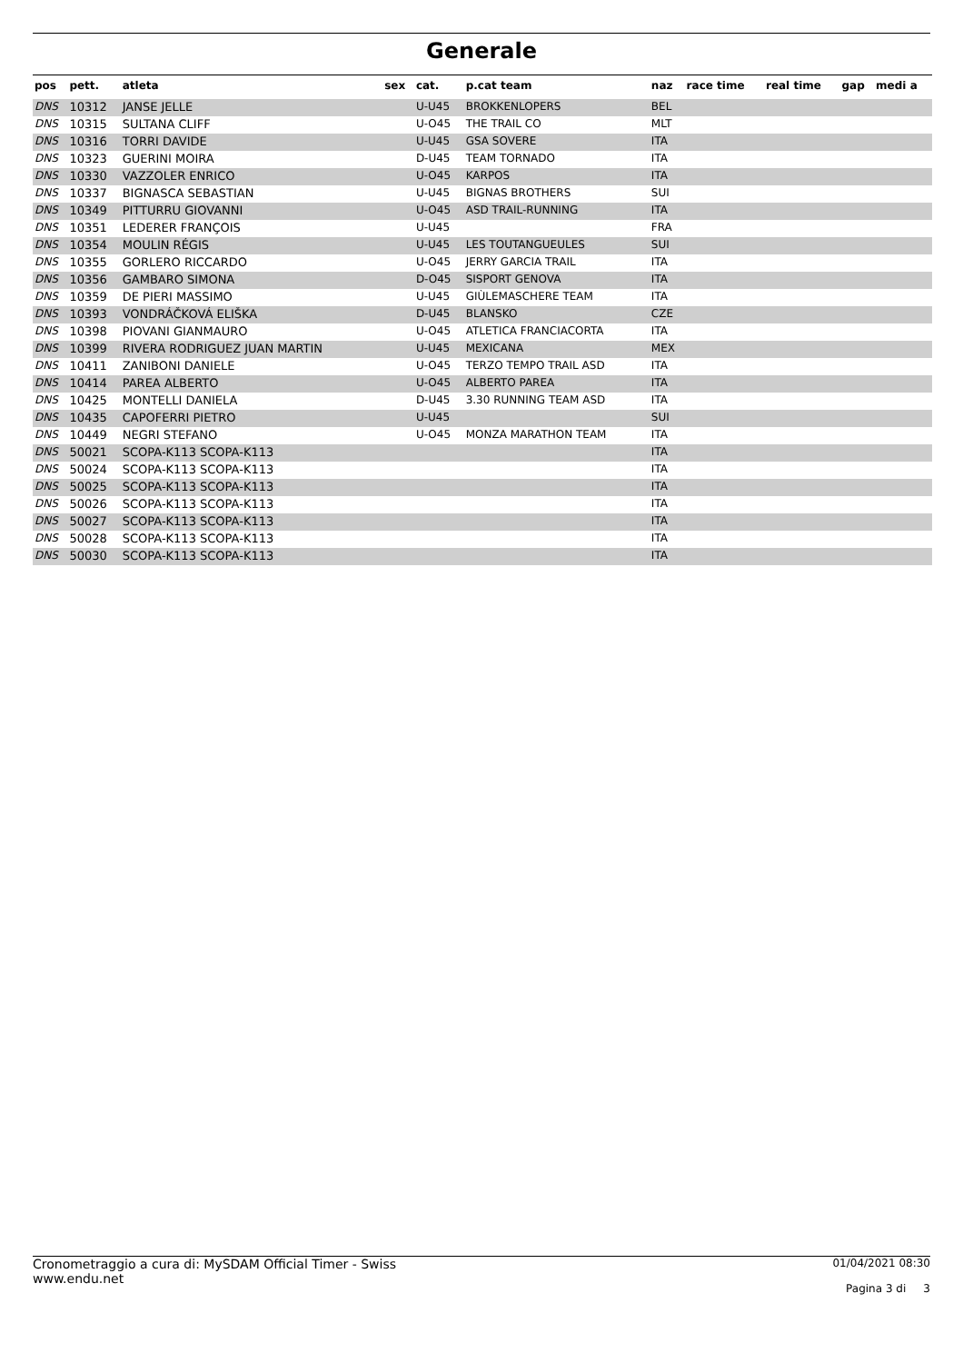Generale
| pos | pett. | atleta | sex | cat. | p.cat team | naz | race time | real time | gap | medi a |
| --- | --- | --- | --- | --- | --- | --- | --- | --- | --- | --- |
| DNS | 10312 | JANSE JELLE | | U-U45 | BROKKENLOPERS | BEL | | | | |
| DNS | 10315 | SULTANA CLIFF | | U-O45 | THE TRAIL CO | MLT | | | | |
| DNS | 10316 | TORRI DAVIDE | | U-U45 | GSA SOVERE | ITA | | | | |
| DNS | 10323 | GUERINI MOIRA | | D-U45 | TEAM TORNADO | ITA | | | | |
| DNS | 10330 | VAZZOLER ENRICO | | U-O45 | KARPOS | ITA | | | | |
| DNS | 10337 | BIGNASCA SEBASTIAN | | U-U45 | BIGNAS BROTHERS | SUI | | | | |
| DNS | 10349 | PITTURRU GIOVANNI | | U-O45 | ASD TRAIL-RUNNING | ITA | | | | |
| DNS | 10351 | LEDERER FRANÇOIS | | U-U45 | | FRA | | | | |
| DNS | 10354 | MOULIN RÉGIS | | U-U45 | LES TOUTANGUEULES | SUI | | | | |
| DNS | 10355 | GORLERO RICCARDO | | U-O45 | JERRY GARCIA TRAIL | ITA | | | | |
| DNS | 10356 | GAMBARO SIMONA | | D-O45 | SISPORT GENOVA | ITA | | | | |
| DNS | 10359 | DE PIERI MASSIMO | | U-U45 | GIÙLEMASCHERE TEAM | ITA | | | | |
| DNS | 10393 | VONDRÁČKOVÁ ELIŠKA | | D-U45 | BLANSKO | CZE | | | | |
| DNS | 10398 | PIOVANI GIANMAURO | | U-O45 | ATLETICA FRANCIACORTA | ITA | | | | |
| DNS | 10399 | RIVERA RODRIGUEZ JUAN MARTIN | | U-U45 | MEXICANA | MEX | | | | |
| DNS | 10411 | ZANIBONI DANIELE | | U-O45 | TERZO TEMPO TRAIL ASD | ITA | | | | |
| DNS | 10414 | PAREA ALBERTO | | U-O45 | ALBERTO PAREA | ITA | | | | |
| DNS | 10425 | MONTELLI DANIELA | | D-U45 | 3.30 RUNNING TEAM ASD | ITA | | | | |
| DNS | 10435 | CAPOFERRI PIETRO | | U-U45 | | SUI | | | | |
| DNS | 10449 | NEGRI STEFANO | | U-O45 | MONZA MARATHON TEAM | ITA | | | | |
| DNS | 50021 | SCOPA-K113 SCOPA-K113 | | | | ITA | | | | |
| DNS | 50024 | SCOPA-K113 SCOPA-K113 | | | | ITA | | | | |
| DNS | 50025 | SCOPA-K113 SCOPA-K113 | | | | ITA | | | | |
| DNS | 50026 | SCOPA-K113 SCOPA-K113 | | | | ITA | | | | |
| DNS | 50027 | SCOPA-K113 SCOPA-K113 | | | | ITA | | | | |
| DNS | 50028 | SCOPA-K113 SCOPA-K113 | | | | ITA | | | | |
| DNS | 50030 | SCOPA-K113 SCOPA-K113 | | | | ITA | | | | |
Cronometraggio a cura di: MySDAM Official Timer - Swiss
www.endu.net
01/04/2021 08:30
Pagina 3 di 3